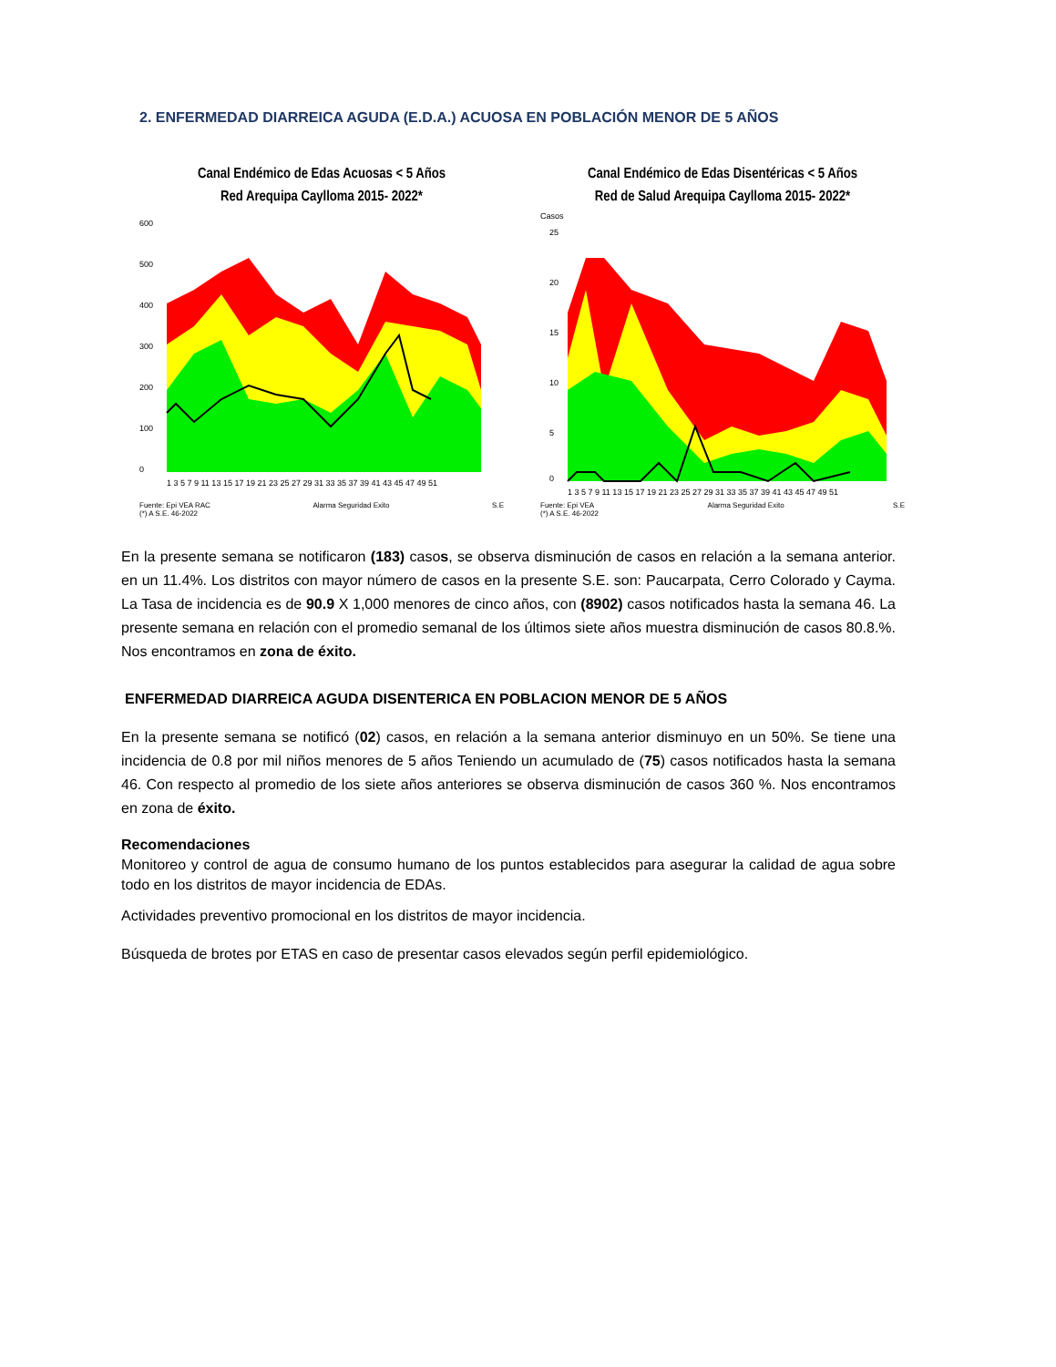2. ENFERMEDAD DIARREICA AGUDA (E.D.A.) ACUOSA EN POBLACIÓN MENOR DE 5 AÑOS
Canal Endémico de Edas Acuosas < 5 Años
Red Arequipa Caylloma 2015- 2022*
600
500
400
300
200
100
0
1 3 5 7 9 11 13 15 17 19 21 23 25 27 29 31 33 35 37 39 41 43 45 47 49 51
Fuente: Epi VEA RAC
(*) A S.E. 46-2022 Alarma Seguridad Exito S.E
Canal Endémico de Edas Disentéricas < 5 Años
Red de Salud Arequipa Caylloma 2015- 2022*
Casos
25
20
15
10
5
0
1 3 5 7 9 11 13 15 17 19 21 23 25 27 29 31 33 35 37 39 41 43 45 47 49 51
Fuente: Epi VEA
(*) A S.E. 46-2022 Alarma Seguridad Exito S.E
En la presente semana se notificaron (183) casos, se observa disminución de casos en relación a la semana anterior. en un 11.4%. Los distritos con mayor número de casos en la presente S.E. son: Paucarpata, Cerro Colorado y Cayma. La Tasa de incidencia es de 90.9 X 1,000 menores de cinco años, con (8902) casos notificados hasta la semana 46. La presente semana en relación con el promedio semanal de los últimos siete años muestra disminución de casos 80.8.%. Nos encontramos en zona de éxito.
ENFERMEDAD DIARREICA AGUDA DISENTERICA EN POBLACION MENOR DE 5 AÑOS
En la presente semana se notificó (02) casos, en relación a la semana anterior disminuyo en un 50%. Se tiene una incidencia de 0.8 por mil niños menores de 5 años Teniendo un acumulado de (75) casos notificados hasta la semana 46. Con respecto al promedio de los siete años anteriores se observa disminución de casos 360 %. Nos encontramos en zona de éxito.
Recomendaciones
Monitoreo y control de agua de consumo humano de los puntos establecidos para asegurar la calidad de agua sobre todo en los distritos de mayor incidencia de EDAs.
Actividades preventivo promocional en los distritos de mayor incidencia.
Búsqueda de brotes por ETAS en caso de presentar casos elevados según perfil epidemiológico.